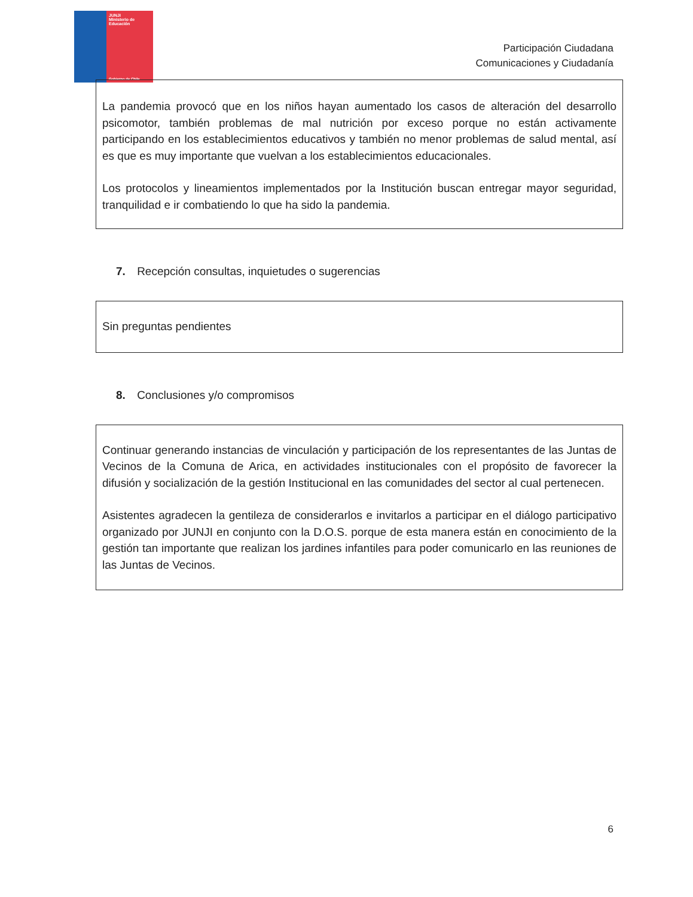JUNJI
Ministerio de
Educación
Gobierno de Chile
Participación Ciudadana
Comunicaciones y Ciudadanía
La pandemia provocó que en los niños hayan aumentado los casos de alteración del desarrollo psicomotor, también problemas de mal nutrición por exceso porque no están activamente participando en los establecimientos educativos y también no menor problemas de salud mental, así es que es muy importante que vuelvan a los establecimientos educacionales.
Los protocolos y lineamientos implementados por la Institución buscan entregar mayor seguridad, tranquilidad e ir combatiendo lo que ha sido la pandemia.
7. Recepción consultas, inquietudes o sugerencias
Sin preguntas pendientes
8. Conclusiones y/o compromisos
Continuar generando instancias de vinculación y participación de los representantes de las Juntas de Vecinos de la Comuna de Arica, en actividades institucionales con el propósito de favorecer la difusión y socialización de la gestión Institucional en las comunidades del sector al cual pertenecen.
Asistentes agradecen la gentileza de considerarlos e invitarlos a participar en el diálogo participativo organizado por JUNJI en conjunto con la D.O.S. porque de esta manera están en conocimiento de la gestión tan importante que realizan los jardines infantiles para poder comunicarlo en las reuniones de las Juntas de Vecinos.
6